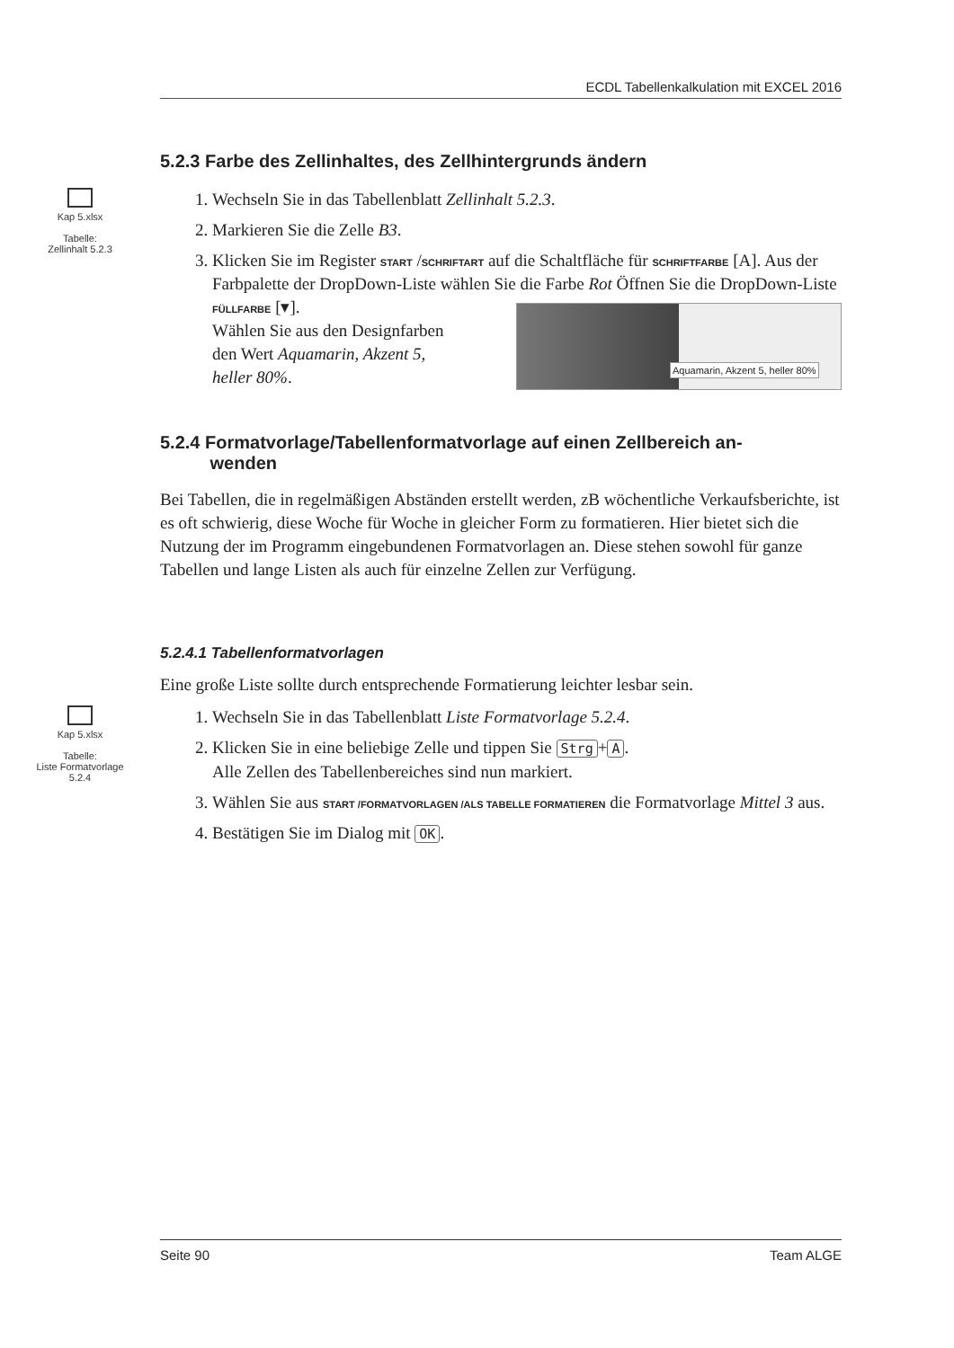ECDL Tabellenkalkulation mit EXCEL 2016
5.2.3 Farbe des Zellinhaltes, des Zellhintergrunds ändern
Kap 5.xlsx
Tabelle:
Zellinhalt 5.2.3
1. Wechseln Sie in das Tabellenblatt Zellinhalt 5.2.3.
2. Markieren Sie die Zelle B3.
3. Klicken Sie im Register START /SCHRIFTART auf die Schaltfläche für SCHRIFTFARBE [A]. Aus der Farbpalette der DropDown-Liste wählen Sie die Farbe Rot
Aquamarin, Akzent 5, heller 80%
Öffnen Sie die DropDown-Liste
FÜLLFARBE [▾].
Wählen Sie aus den Designfarben
den Wert Aquamarin, Akzent 5,
heller 80%.
5.2.4 Formatvorlage/Tabellenformatvorlage auf einen Zellbereich an-
wenden
Bei Tabellen, die in regelmäßigen Abständen erstellt werden, zB wöchentliche Verkaufsberichte, ist es oft schwierig, diese Woche für Woche in gleicher Form zu formatieren. Hier bietet sich die Nutzung der im Programm eingebundenen Formatvorlagen an. Diese stehen sowohl für ganze Tabellen und lange Listen als auch für einzelne Zellen zur Verfügung.
5.2.4.1 Tabellenformatvorlagen
Eine große Liste sollte durch entsprechende Formatierung leichter lesbar sein.
Kap 5.xlsx
Tabelle:
Liste Formatvorlage
5.2.4
1. Wechseln Sie in das Tabellenblatt Liste Formatvorlage 5.2.4.
2. Klicken Sie in eine beliebige Zelle und tippen Sie Strg + A.
Alle Zellen des Tabellenbereiches sind nun markiert.
3. Wählen Sie aus START /FORMATVORLAGEN /ALS TABELLE FORMATIEREN die Formatvorlage Mittel 3 aus.
4. Bestätigen Sie im Dialog mit OK.
Seite 90 Team ALGE